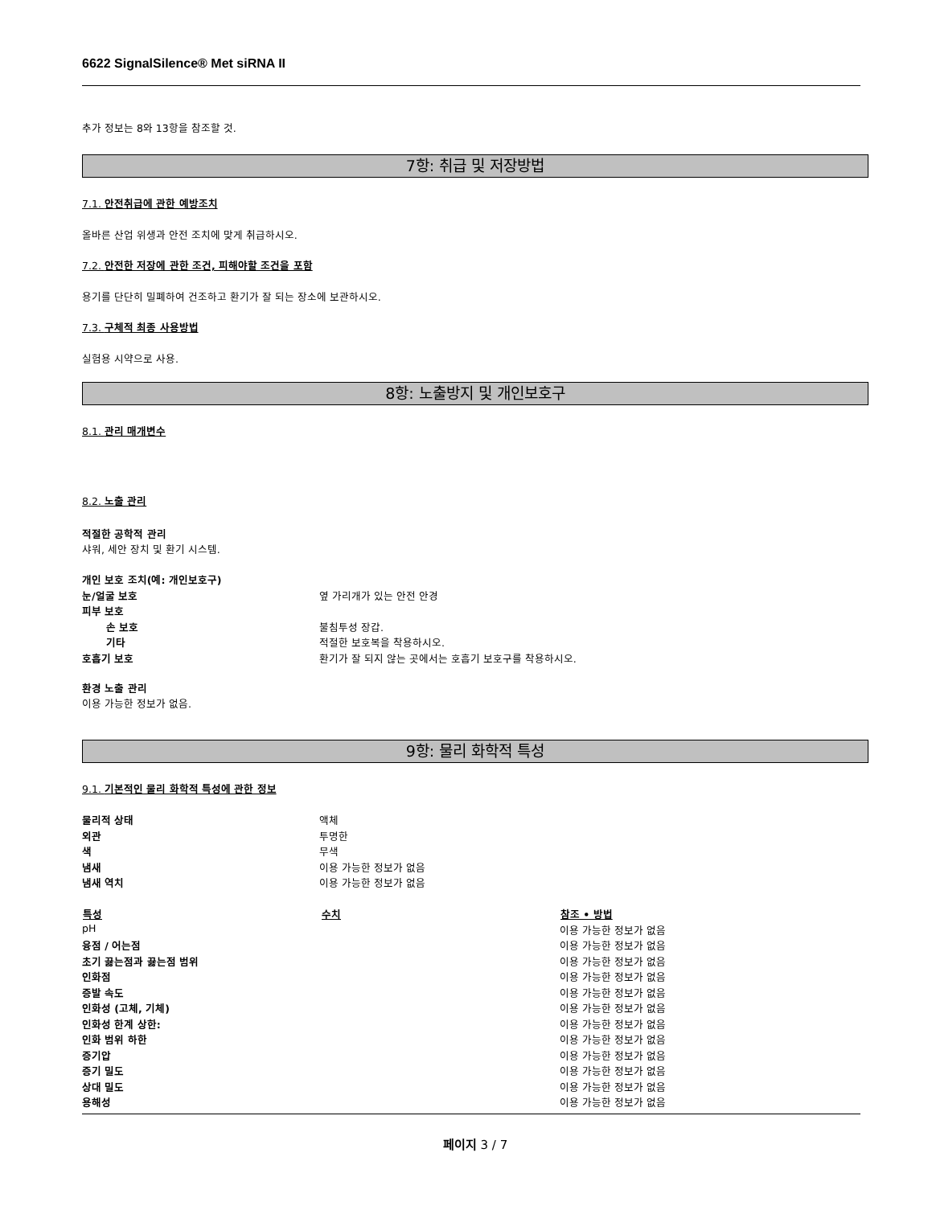6622 SignalSilence® Met siRNA II
추가 정보는 8와 13항을 참조할 것.
7항: 취급 및 저장방법
7.1. 안전취급에 관한 예방조치
올바른 산업 위생과 안전 조치에 맞게 취급하시오.
7.2. 안전한 저장에 관한 조건, 피해야할 조건을 포함
용기를 단단히 밀폐하여 건조하고 환기가 잘 되는 장소에 보관하시오.
7.3. 구체적 최종 사용방법
실험용 시약으로 사용.
8항: 노출방지 및 개인보호구
8.1. 관리 매개변수
8.2. 노출 관리
적절한 공학적 관리
샤워, 세안 장치 및 환기 시스템.
| 개인 보호 조치(예: 개인보호구) | |
| 눈/얼굴 보호 | 옆 가리개가 있는 안전 안경 |
| 피부 보호 | |
| 손 보호 | 불침투성 장갑. |
| 기타 | 적절한 보호복을 착용하시오. |
| 호흡기 보호 | 환기가 잘 되지 않는 곳에서는 호흡기 보호구를 착용하시오. |
환경 노출 관리
이용 가능한 정보가 없음.
9항: 물리 화학적 특성
9.1. 기본적인 물리 화학적 특성에 관한 정보
| 물리적 상태 | 액체 |
| 외관 | 투명한 |
| 색 | 무색 |
| 냄새 | 이용 가능한 정보가 없음 |
| 냄새 역치 | 이용 가능한 정보가 없음 |
| 특성 | 수치 | 참조 • 방법 |
| --- | --- | --- |
| pH | | 이용 가능한 정보가 없음 |
| 융점 / 어는점 | | 이용 가능한 정보가 없음 |
| 초기 끓는점과 끓는점 범위 | | 이용 가능한 정보가 없음 |
| 인화점 | | 이용 가능한 정보가 없음 |
| 증발 속도 | | 이용 가능한 정보가 없음 |
| 인화성 (고체, 기체) | | 이용 가능한 정보가 없음 |
| 인화성 한계 상한: | | 이용 가능한 정보가 없음 |
| 인화 범위 하한 | | 이용 가능한 정보가 없음 |
| 증기압 | | 이용 가능한 정보가 없음 |
| 증기 밀도 | | 이용 가능한 정보가 없음 |
| 상대 밀도 | | 이용 가능한 정보가 없음 |
| 용해성 | | 이용 가능한 정보가 없음 |
페이지 3 / 7